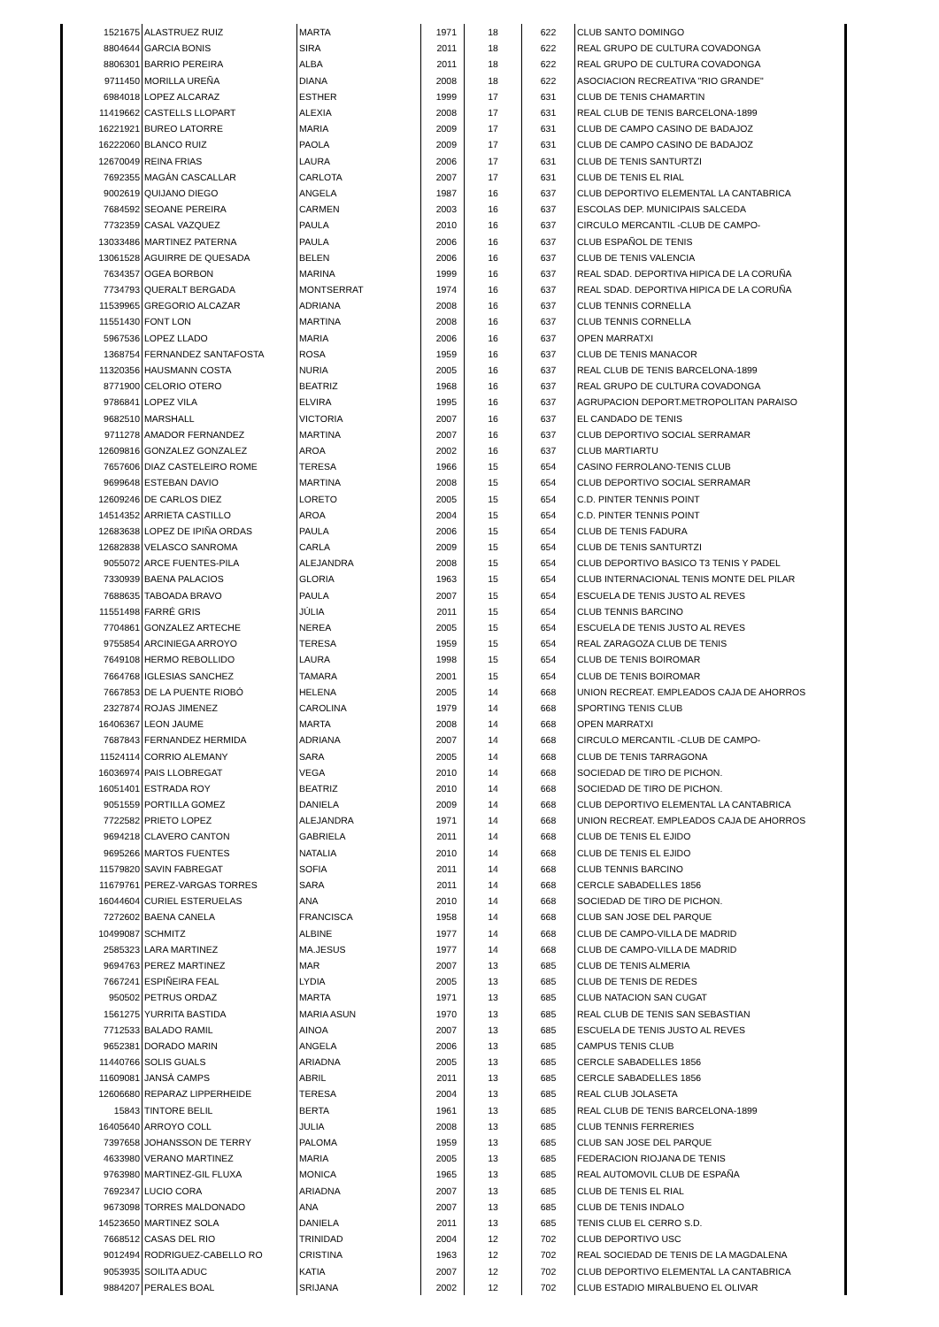| 1521675 | ALASTRUEZ RUIZ | MARTA | 1971 | 18 | 622 | CLUB SANTO DOMINGO |
| 8804644 | GARCIA BONIS | SIRA | 2011 | 18 | 622 | REAL GRUPO DE CULTURA COVADONGA |
| 8806301 | BARRIO PEREIRA | ALBA | 2011 | 18 | 622 | REAL GRUPO DE CULTURA COVADONGA |
| 9711450 | MORILLA UREÑA | DIANA | 2008 | 18 | 622 | ASOCIACION RECREATIVA "RIO GRANDE" |
| 6984018 | LOPEZ ALCARAZ | ESTHER | 1999 | 17 | 631 | CLUB DE TENIS CHAMARTIN |
| 11419662 | CASTELLS LLOPART | ALEXIA | 2008 | 17 | 631 | REAL CLUB DE TENIS BARCELONA-1899 |
| 16221921 | BUREO LATORRE | MARIA | 2009 | 17 | 631 | CLUB DE CAMPO CASINO DE BADAJOZ |
| 16222060 | BLANCO RUIZ | PAOLA | 2009 | 17 | 631 | CLUB DE CAMPO CASINO DE BADAJOZ |
| 12670049 | REINA FRIAS | LAURA | 2006 | 17 | 631 | CLUB DE TENIS SANTURTZI |
| 7692355 | MAGÁN CASCALLAR | CARLOTA | 2007 | 17 | 631 | CLUB DE TENIS EL RIAL |
| 9002619 | QUIJANO DIEGO | ANGELA | 1987 | 16 | 637 | CLUB DEPORTIVO ELEMENTAL LA CANTABRICA |
| 7684592 | SEOANE PEREIRA | CARMEN | 2003 | 16 | 637 | ESCOLAS DEP. MUNICIPAIS SALCEDA |
| 7732359 | CASAL VAZQUEZ | PAULA | 2010 | 16 | 637 | CIRCULO MERCANTIL -CLUB DE CAMPO- |
| 13033486 | MARTINEZ PATERNA | PAULA | 2006 | 16 | 637 | CLUB ESPAÑOL DE TENIS |
| 13061528 | AGUIRRE DE QUESADA | BELEN | 2006 | 16 | 637 | CLUB DE TENIS VALENCIA |
| 7634357 | OGEA BORBON | MARINA | 1999 | 16 | 637 | REAL SDAD. DEPORTIVA HIPICA DE LA CORUÑA |
| 7734793 | QUERALT BERGADA | MONTSERRAT | 1974 | 16 | 637 | REAL SDAD. DEPORTIVA HIPICA DE LA CORUÑA |
| 11539965 | GREGORIO ALCAZAR | ADRIANA | 2008 | 16 | 637 | CLUB TENNIS CORNELLA |
| 11551430 | FONT LON | MARTINA | 2008 | 16 | 637 | CLUB TENNIS CORNELLA |
| 5967536 | LOPEZ LLADO | MARIA | 2006 | 16 | 637 | OPEN MARRATXI |
| 1368754 | FERNANDEZ SANTAFOSTA | ROSA | 1959 | 16 | 637 | CLUB DE TENIS MANACOR |
| 11320356 | HAUSMANN COSTA | NURIA | 2005 | 16 | 637 | REAL CLUB DE TENIS BARCELONA-1899 |
| 8771900 | CELORIO OTERO | BEATRIZ | 1968 | 16 | 637 | REAL GRUPO DE CULTURA COVADONGA |
| 9786841 | LOPEZ VILA | ELVIRA | 1995 | 16 | 637 | AGRUPACION DEPORT.METROPOLITAN PARAISO |
| 9682510 | MARSHALL | VICTORIA | 2007 | 16 | 637 | EL CANDADO DE TENIS |
| 9711278 | AMADOR FERNANDEZ | MARTINA | 2007 | 16 | 637 | CLUB DEPORTIVO SOCIAL SERRAMAR |
| 12609816 | GONZALEZ GONZALEZ | AROA | 2002 | 16 | 637 | CLUB MARTIARTU |
| 7657606 | DIAZ CASTELEIRO ROME | TERESA | 1966 | 15 | 654 | CASINO FERROLANO-TENIS CLUB |
| 9699648 | ESTEBAN DAVIO | MARTINA | 2008 | 15 | 654 | CLUB DEPORTIVO SOCIAL SERRAMAR |
| 12609246 | DE CARLOS DIEZ | LORETO | 2005 | 15 | 654 | C.D. PINTER TENNIS POINT |
| 14514352 | ARRIETA CASTILLO | AROA | 2004 | 15 | 654 | C.D. PINTER TENNIS POINT |
| 12683638 | LOPEZ DE IPIÑA ORDAS | PAULA | 2006 | 15 | 654 | CLUB DE TENIS FADURA |
| 12682838 | VELASCO SANROMA | CARLA | 2009 | 15 | 654 | CLUB DE TENIS SANTURTZI |
| 9055072 | ARCE FUENTES-PILA | ALEJANDRA | 2008 | 15 | 654 | CLUB DEPORTIVO BASICO T3 TENIS Y PADEL |
| 7330939 | BAENA PALACIOS | GLORIA | 1963 | 15 | 654 | CLUB INTERNACIONAL TENIS MONTE DEL PILAR |
| 7688635 | TABOADA BRAVO | PAULA | 2007 | 15 | 654 | ESCUELA DE TENIS JUSTO AL REVES |
| 11551498 | FARRÉ GRIS | JÚLIA | 2011 | 15 | 654 | CLUB TENNIS BARCINO |
| 7704861 | GONZALEZ ARTECHE | NEREA | 2005 | 15 | 654 | ESCUELA DE TENIS JUSTO AL REVES |
| 9755854 | ARCINIEGA ARROYO | TERESA | 1959 | 15 | 654 | REAL ZARAGOZA CLUB DE TENIS |
| 7649108 | HERMO REBOLLIDO | LAURA | 1998 | 15 | 654 | CLUB DE TENIS BOIROMAR |
| 7664768 | IGLESIAS SANCHEZ | TAMARA | 2001 | 15 | 654 | CLUB DE TENIS BOIROMAR |
| 7667853 | DE LA PUENTE RIOBÓ | HELENA | 2005 | 14 | 668 | UNION RECREAT. EMPLEADOS CAJA DE AHORROS |
| 2327874 | ROJAS JIMENEZ | CAROLINA | 1979 | 14 | 668 | SPORTING TENIS CLUB |
| 16406367 | LEON JAUME | MARTA | 2008 | 14 | 668 | OPEN MARRATXI |
| 7687843 | FERNANDEZ HERMIDA | ADRIANA | 2007 | 14 | 668 | CIRCULO MERCANTIL -CLUB DE CAMPO- |
| 11524114 | CORRIO ALEMANY | SARA | 2005 | 14 | 668 | CLUB DE TENIS TARRAGONA |
| 16036974 | PAIS LLOBREGAT | VEGA | 2010 | 14 | 668 | SOCIEDAD DE TIRO DE PICHON. |
| 16051401 | ESTRADA ROY | BEATRIZ | 2010 | 14 | 668 | SOCIEDAD DE TIRO DE PICHON. |
| 9051559 | PORTILLA GOMEZ | DANIELA | 2009 | 14 | 668 | CLUB DEPORTIVO ELEMENTAL LA CANTABRICA |
| 7722582 | PRIETO LOPEZ | ALEJANDRA | 1971 | 14 | 668 | UNION RECREAT. EMPLEADOS CAJA DE AHORROS |
| 9694218 | CLAVERO CANTON | GABRIELA | 2011 | 14 | 668 | CLUB DE TENIS EL EJIDO |
| 9695266 | MARTOS FUENTES | NATALIA | 2010 | 14 | 668 | CLUB DE TENIS EL EJIDO |
| 11579820 | SAVIN FABREGAT | SOFIA | 2011 | 14 | 668 | CLUB TENNIS BARCINO |
| 11679761 | PEREZ-VARGAS TORRES | SARA | 2011 | 14 | 668 | CERCLE SABADELLES 1856 |
| 16044604 | CURIEL ESTERUELAS | ANA | 2010 | 14 | 668 | SOCIEDAD DE TIRO DE PICHON. |
| 7272602 | BAENA CANELA | FRANCISCA | 1958 | 14 | 668 | CLUB SAN JOSE DEL PARQUE |
| 10499087 | SCHMITZ | ALBINE | 1977 | 14 | 668 | CLUB DE CAMPO-VILLA DE MADRID |
| 2585323 | LARA MARTINEZ | MA.JESUS | 1977 | 14 | 668 | CLUB DE CAMPO-VILLA DE MADRID |
| 9694763 | PEREZ MARTINEZ | MAR | 2007 | 13 | 685 | CLUB DE TENIS ALMERIA |
| 7667241 | ESPIÑEIRA FEAL | LYDIA | 2005 | 13 | 685 | CLUB DE TENIS DE REDES |
| 950502 | PETRUS ORDAZ | MARTA | 1971 | 13 | 685 | CLUB NATACION SAN CUGAT |
| 1561275 | YURRITA BASTIDA | MARIA ASUN | 1970 | 13 | 685 | REAL CLUB DE TENIS SAN SEBASTIAN |
| 7712533 | BALADO RAMIL | AINOA | 2007 | 13 | 685 | ESCUELA DE TENIS JUSTO AL REVES |
| 9652381 | DORADO MARIN | ANGELA | 2006 | 13 | 685 | CAMPUS TENIS CLUB |
| 11440766 | SOLIS GUALS | ARIADNA | 2005 | 13 | 685 | CERCLE SABADELLES 1856 |
| 11609081 | JANSÀ CAMPS | ABRIL | 2011 | 13 | 685 | CERCLE SABADELLES 1856 |
| 12606680 | REPARAZ LIPPERHEIDE | TERESA | 2004 | 13 | 685 | REAL CLUB JOLASETA |
| 15843 | TINTORE BELIL | BERTA | 1961 | 13 | 685 | REAL CLUB DE TENIS BARCELONA-1899 |
| 16405640 | ARROYO COLL | JULIA | 2008 | 13 | 685 | CLUB TENNIS FERRERIES |
| 7397658 | JOHANSSON DE TERRY | PALOMA | 1959 | 13 | 685 | CLUB SAN JOSE DEL PARQUE |
| 4633980 | VERANO MARTINEZ | MARIA | 2005 | 13 | 685 | FEDERACION RIOJANA DE TENIS |
| 9763980 | MARTINEZ-GIL FLUXA | MONICA | 1965 | 13 | 685 | REAL AUTOMOVIL CLUB DE ESPAÑA |
| 7692347 | LUCIO CORA | ARIADNA | 2007 | 13 | 685 | CLUB DE TENIS EL RIAL |
| 9673098 | TORRES MALDONADO | ANA | 2007 | 13 | 685 | CLUB DE TENIS INDALO |
| 14523650 | MARTINEZ SOLA | DANIELA | 2011 | 13 | 685 | TENIS CLUB EL CERRO S.D. |
| 7668512 | CASAS DEL RIO | TRINIDAD | 2004 | 12 | 702 | CLUB DEPORTIVO USC |
| 9012494 | RODRIGUEZ-CABELLO RO | CRISTINA | 1963 | 12 | 702 | REAL SOCIEDAD DE TENIS DE LA MAGDALENA |
| 9053935 | SOILITA ADUC | KATIA | 2007 | 12 | 702 | CLUB DEPORTIVO ELEMENTAL LA CANTABRICA |
| 9884207 | PERALES BOAL | SRIJANA | 2002 | 12 | 702 | CLUB ESTADIO MIRALBUENO EL OLIVAR |